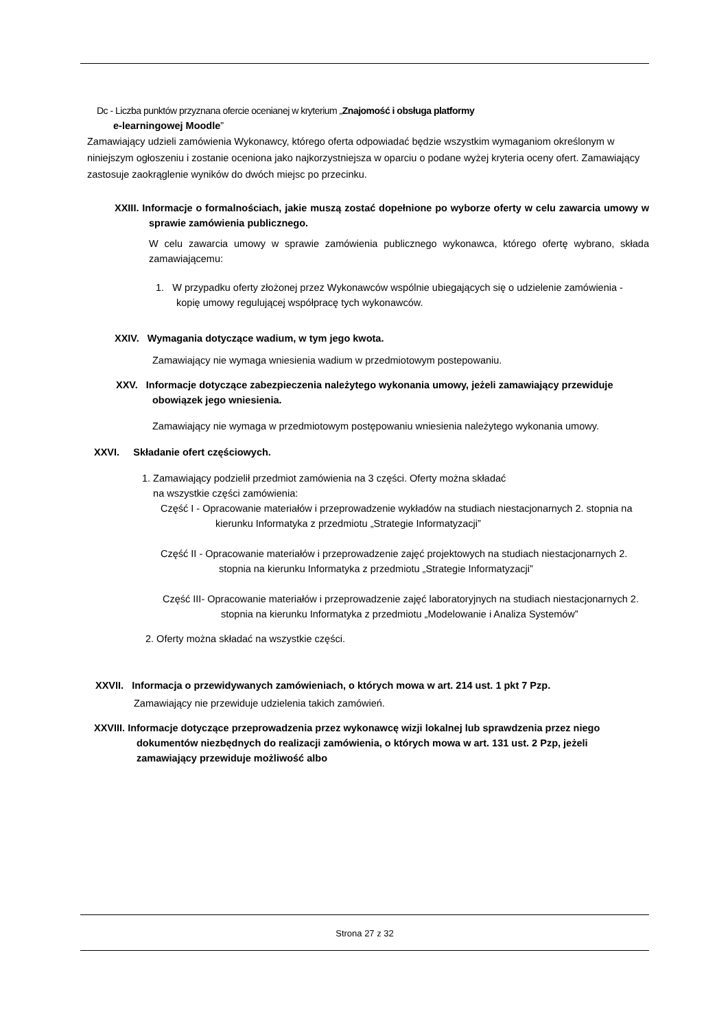Dc - Liczba punktów przyznana ofercie ocenianej w kryterium „Znajomość i obsługa platformy
e-learningowej Moodle”
Zamawiający udzieli zamówienia Wykonawcy, którego oferta odpowiadać będzie wszystkim wymaganiom określonym w niniejszym ogłoszeniu i zostanie oceniona jako najkorzystniejsza w oparciu o podane wyżej kryteria oceny ofert. Zamawiający zastosuje zaokrąglenie wyników do dwóch miejsc po przecinku.
XXIII. Informacje o formalnościach, jakie muszą zostać dopełnione po wyborze oferty w celu zawarcia umowy w sprawie zamówienia publicznego.
W celu zawarcia umowy w sprawie zamówienia publicznego wykonawca, którego ofertę wybrano, składa zamawiającemu:
1. W przypadku oferty złożonej przez Wykonawców wspólnie ubiegających się o udzielenie zamówienia - kopię umowy regulującej współpracę tych wykonawców.
XXIV. Wymagania dotyczące wadium, w tym jego kwota.
Zamawiający nie wymaga wniesienia wadium w przedmiotowym postepowaniu.
XXV. Informacje dotyczące zabezpieczenia należytego wykonania umowy, jeżeli zamawiający przewiduje obowiązek jego wniesienia.
Zamawiający nie wymaga w przedmiotowym postępowaniu wniesienia należytego wykonania umowy.
XXVI. Składanie ofert częściowych.
1. Zamawiający podzielił przedmiot zamówienia na 3 części. Oferty można składać
na wszystkie części zamówienia:
Część I - Opracowanie materiałów i przeprowadzenie wykładów na studiach niestacjonarnych 2. stopnia na kierunku Informatyka z przedmiotu „Strategie Informatyzacji”
Część II - Opracowanie materiałów i przeprowadzenie zajęć projektowych na studiach niestacjonarnych 2. stopnia na kierunku Informatyka z przedmiotu „Strategie Informatyzacji”
Część III- Opracowanie materiałów i przeprowadzenie zajęć laboratoryjnych na studiach niestacjonarnych 2. stopnia na kierunku Informatyka z przedmiotu „Modelowanie i Analiza Systemów”
2. Oferty można składać na wszystkie części.
XXVII. Informacja o przewidywanych zamówieniach, o których mowa w art. 214 ust. 1 pkt 7 Pzp.
Zamawiający nie przewiduje udzielenia takich zamówień.
XXVIII. Informacje dotyczące przeprowadzenia przez wykonawcę wizji lokalnej lub sprawdzenia przez niego dokumentów niezbędnych do realizacji zamówienia, o których mowa w art. 131 ust. 2 Pzp, jeżeli zamawiający przewiduje możliwość albo
Strona 27 z 32